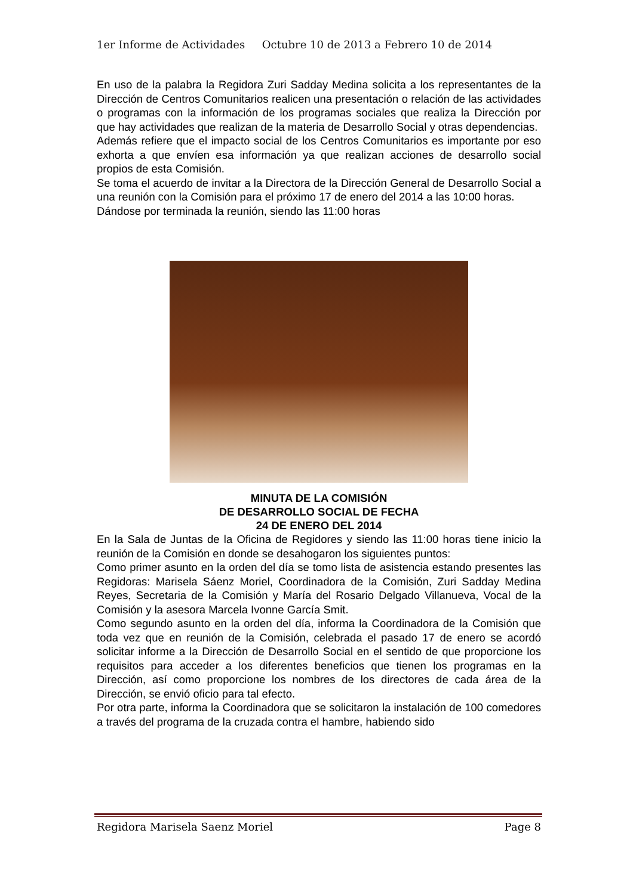1er Informe de Actividades Octubre 10 de 2013 a Febrero 10 de 2014
En uso de la palabra la Regidora Zuri Sadday Medina solicita a los representantes de la Dirección de Centros Comunitarios realicen una presentación o relación de las actividades o programas con la información de los programas sociales que realiza la Dirección por que hay actividades que realizan de la materia de Desarrollo Social y otras dependencias.
Además refiere que el impacto social de los Centros Comunitarios es importante por eso exhorta a que envíen esa información ya que realizan acciones de desarrollo social propios de esta Comisión.
Se toma el acuerdo de invitar a la Directora de la Dirección General de Desarrollo Social a una reunión con la Comisión para el próximo 17 de enero del 2014 a las 10:00 horas.
Dándose por terminada la reunión, siendo las 11:00 horas
MINUTA DE LA COMISIÓN
DE DESARROLLO SOCIAL DE FECHA
24 DE ENERO DEL 2014
En la Sala de Juntas de la Oficina de Regidores y siendo las 11:00 horas tiene inicio la reunión de la Comisión en donde se desahogaron los siguientes puntos:
Como primer asunto en la orden del día se tomo lista de asistencia estando presentes las Regidoras: Marisela Sáenz Moriel, Coordinadora de la Comisión, Zuri Sadday Medina Reyes, Secretaria de la Comisión y María del Rosario Delgado Villanueva, Vocal de la Comisión y la asesora Marcela Ivonne García Smit.
Como segundo asunto en la orden del día, informa la Coordinadora de la Comisión que toda vez que en reunión de la Comisión, celebrada el pasado 17 de enero se acordó solicitar informe a la Dirección de Desarrollo Social en el sentido de que proporcione los requisitos para acceder a los diferentes beneficios que tienen los programas en la Dirección, así como proporcione los nombres de los directores de cada área de la Dirección, se envió oficio para tal efecto.
Por otra parte, informa la Coordinadora que se solicitaron la instalación de 100 comedores a través del programa de la cruzada contra el hambre, habiendo sido
Regidora Marisela Saenz Moriel Page 8